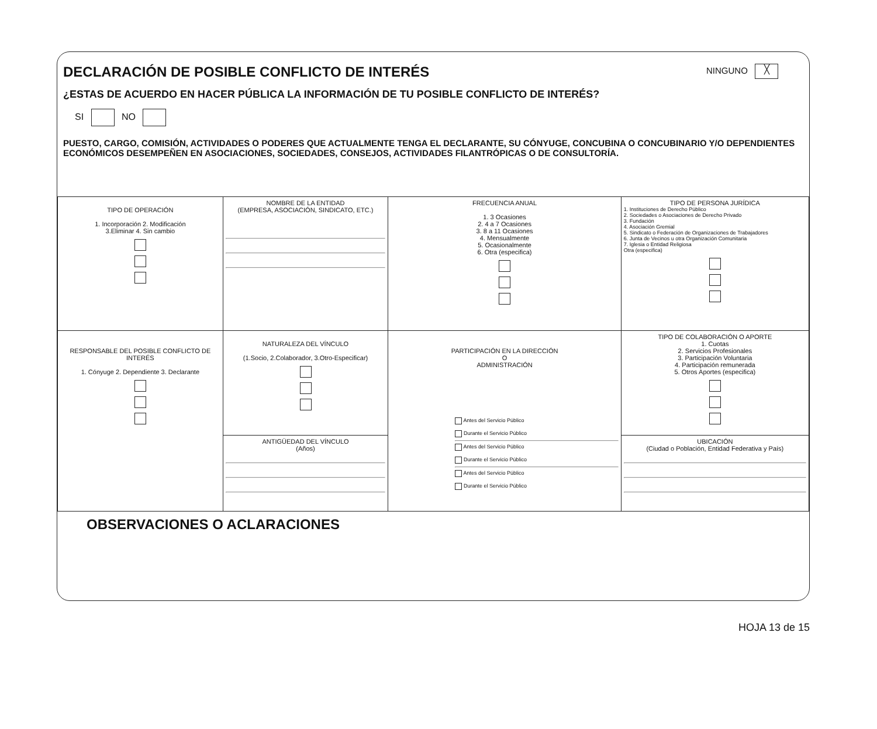DECLARACIÓN DE POSIBLE CONFLICTO DE INTERÉS
NINGUNO ╳
¿ESTAS DE ACUERDO EN HACER PÚBLICA LA INFORMACIÓN DE TU POSIBLE CONFLICTO DE INTERÉS?
SI NO
PUESTO, CARGO, COMISIÓN, ACTIVIDADES O PODERES QUE ACTUALMENTE TENGA EL DECLARANTE, SU CÓNYUGE, CONCUBINA O CONCUBINARIO Y/O DEPENDIENTES ECONÓMICOS DESEMPEÑEN EN ASOCIACIONES, SOCIEDADES, CONSEJOS, ACTIVIDADES FILANTRÓPICAS O DE CONSULTORÍA.
| TIPO DE OPERACIÓN 1. Incorporación 2. Modificación 3.Eliminar 4. Sin cambio | NOMBRE DE LA ENTIDAD (EMPRESA, ASOCIACIÓN, SINDICATO, ETC.) | FRECUENCIA ANUAL 1. 3 Ocasiones 2. 4 a 7 Ocasiones 3. 8 a 11 Ocasiones 4. Mensualmente 5. Ocasionalmente 6. Otra (especifica) | TIPO DE PERSONA JURÍDICA 1. Instituciones de Derecho Público 2. Sociedades o Asociaciones de Derecho Privado 3. Fundación 4. Asociación Gremial 5. Sindicato o Federación de Organizaciones de Trabajadores 6. Junta de Vecinos u otra Organización Comunitaria 7. Iglesia o Entidad Religiosa Otra (especifica) |
| RESPONSABLE DEL POSIBLE CONFLICTO DE INTERÉS 1. Cónyuge 2. Dependiente 3. Declarante | NATURALEZA DEL VÍNCULO (1.Socio, 2.Colaborador, 3.Otro-Especificar) | PARTICIPACIÓN EN LA DIRECCIÓN O ADMINISTRACIÓN Antes del Servicio Público Durante el Servicio Público Antes del Servicio Público Durante el Servicio Público Antes del Servicio Público Durante el Servicio Público | TIPO DE COLABORACIÓN O APORTE 1. Cuotas 2. Servicios Profesionales 3. Participación Voluntaria 4. Participación remunerada 5. Otros Aportes (especifica) |
| | ANTIGÜEDAD DEL VÍNCULO (Años) | | UBICACIÓN (Ciudad o Población, Entidad Federativa y País) |
OBSERVACIONES O ACLARACIONES
HOJA 13 de 15